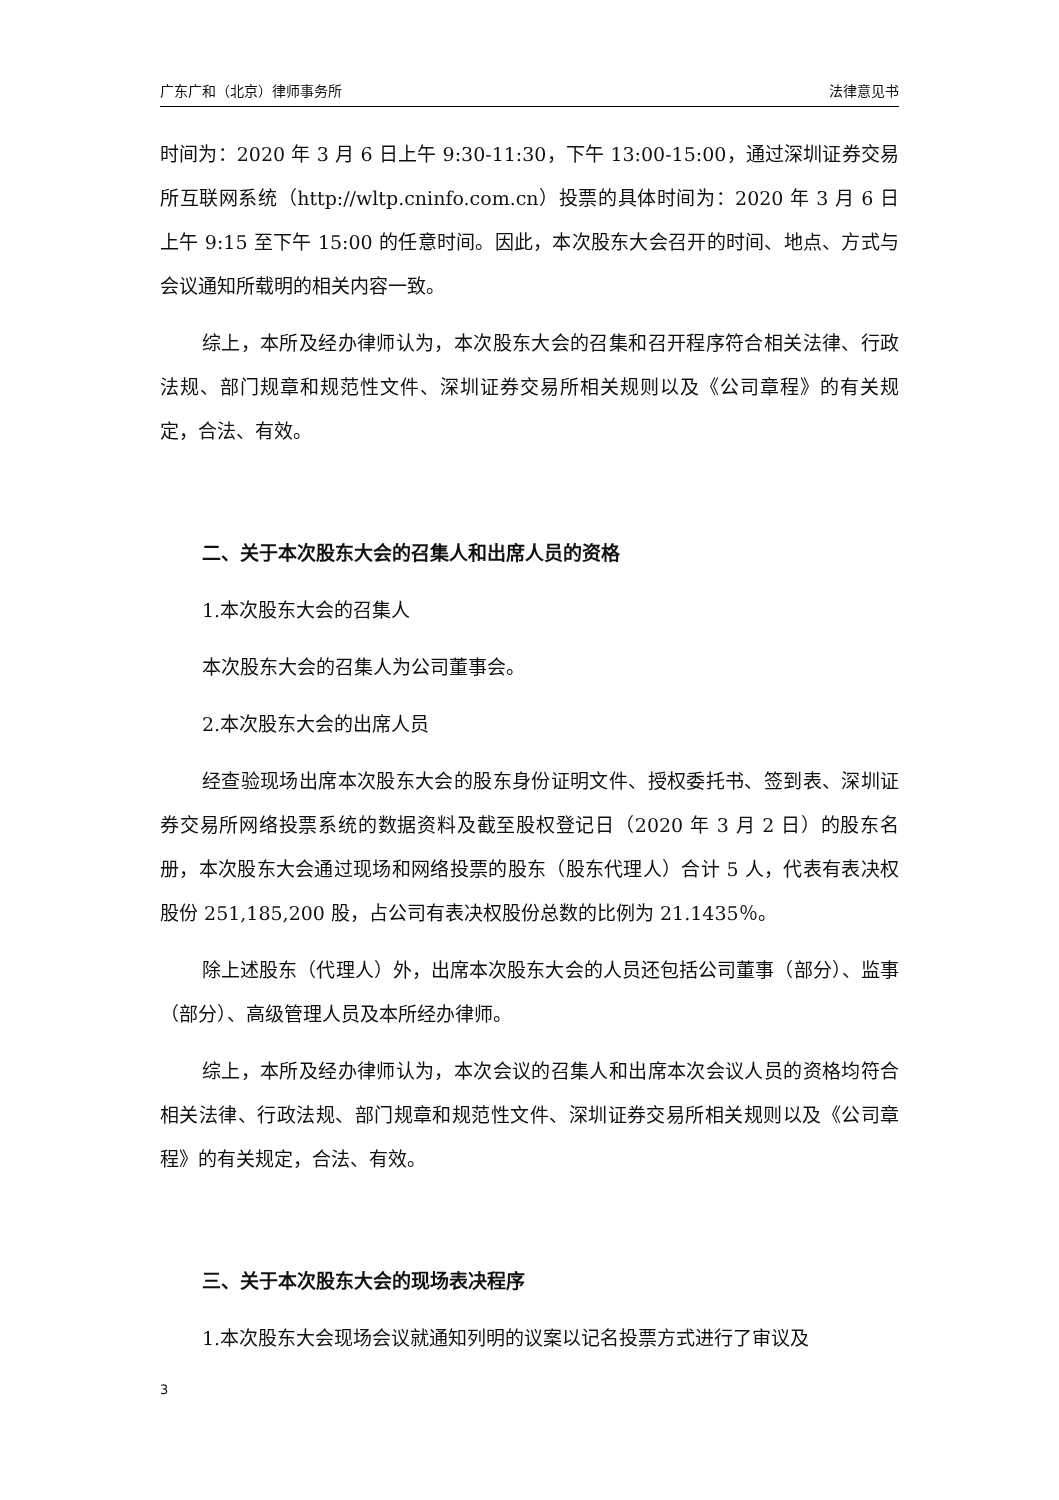广东广和（北京）律师事务所 法律意见书
时间为：2020 年 3 月 6 日上午 9:30-11:30，下午 13:00-15:00，通过深圳证券交易所互联网系统（http://wltp.cninfo.com.cn）投票的具体时间为：2020 年 3 月 6 日上午 9:15 至下午 15:00 的任意时间。因此，本次股东大会召开的时间、地点、方式与会议通知所载明的相关内容一致。
综上，本所及经办律师认为，本次股东大会的召集和召开程序符合相关法律、行政法规、部门规章和规范性文件、深圳证券交易所相关规则以及《公司章程》的有关规定，合法、有效。
二、关于本次股东大会的召集人和出席人员的资格
1.本次股东大会的召集人
本次股东大会的召集人为公司董事会。
2.本次股东大会的出席人员
经查验现场出席本次股东大会的股东身份证明文件、授权委托书、签到表、深圳证券交易所网络投票系统的数据资料及截至股权登记日（2020 年 3 月 2 日）的股东名册，本次股东大会通过现场和网络投票的股东（股东代理人）合计 5 人，代表有表决权股份 251,185,200 股，占公司有表决权股份总数的比例为 21.1435％。
除上述股东（代理人）外，出席本次股东大会的人员还包括公司董事（部分）、监事（部分）、高级管理人员及本所经办律师。
综上，本所及经办律师认为，本次会议的召集人和出席本次会议人员的资格均符合相关法律、行政法规、部门规章和规范性文件、深圳证券交易所相关规则以及《公司章程》的有关规定，合法、有效。
三、关于本次股东大会的现场表决程序
1.本次股东大会现场会议就通知列明的议案以记名投票方式进行了审议及
3